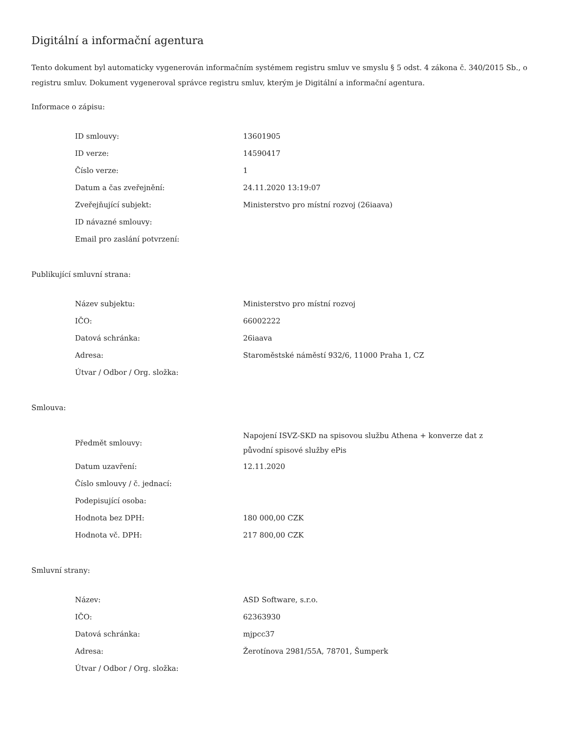Digitální a informační agentura
Tento dokument byl automaticky vygenerován informačním systémem registru smluv ve smyslu § 5 odst. 4 zákona č. 340/2015 Sb., o registru smluv. Dokument vygeneroval správce registru smluv, kterým je Digitální a informační agentura.
Informace o zápisu:
| ID smlouvy: | 13601905 |
| ID verze: | 14590417 |
| Číslo verze: | 1 |
| Datum a čas zveřejnění: | 24.11.2020 13:19:07 |
| Zveřejňující subjekt: | Ministerstvo pro místní rozvoj (26iaava) |
| ID návazné smlouvy: | |
| Email pro zaslání potvrzení: | |
Publikující smluvní strana:
| Název subjektu: | Ministerstvo pro místní rozvoj |
| IČO: | 66002222 |
| Datová schránka: | 26iaava |
| Adresa: | Staroměstské náměstí 932/6, 11000 Praha 1, CZ |
| Útvar / Odbor / Org. složka: | |
Smlouva:
| Předmět smlouvy: | Napojení ISVZ-SKD na spisovou službu Athena + konverze dat z původní spisové služby ePis |
| Datum uzavření: | 12.11.2020 |
| Číslo smlouvy / č. jednací: | |
| Podepisující osoba: | |
| Hodnota bez DPH: | 180 000,00 CZK |
| Hodnota vč. DPH: | 217 800,00 CZK |
Smluvní strany:
| Název: | ASD Software, s.r.o. |
| IČO: | 62363930 |
| Datová schránka: | mjpcc37 |
| Adresa: | Žerotínova 2981/55A, 78701, Šumperk |
| Útvar / Odbor / Org. složka: | |